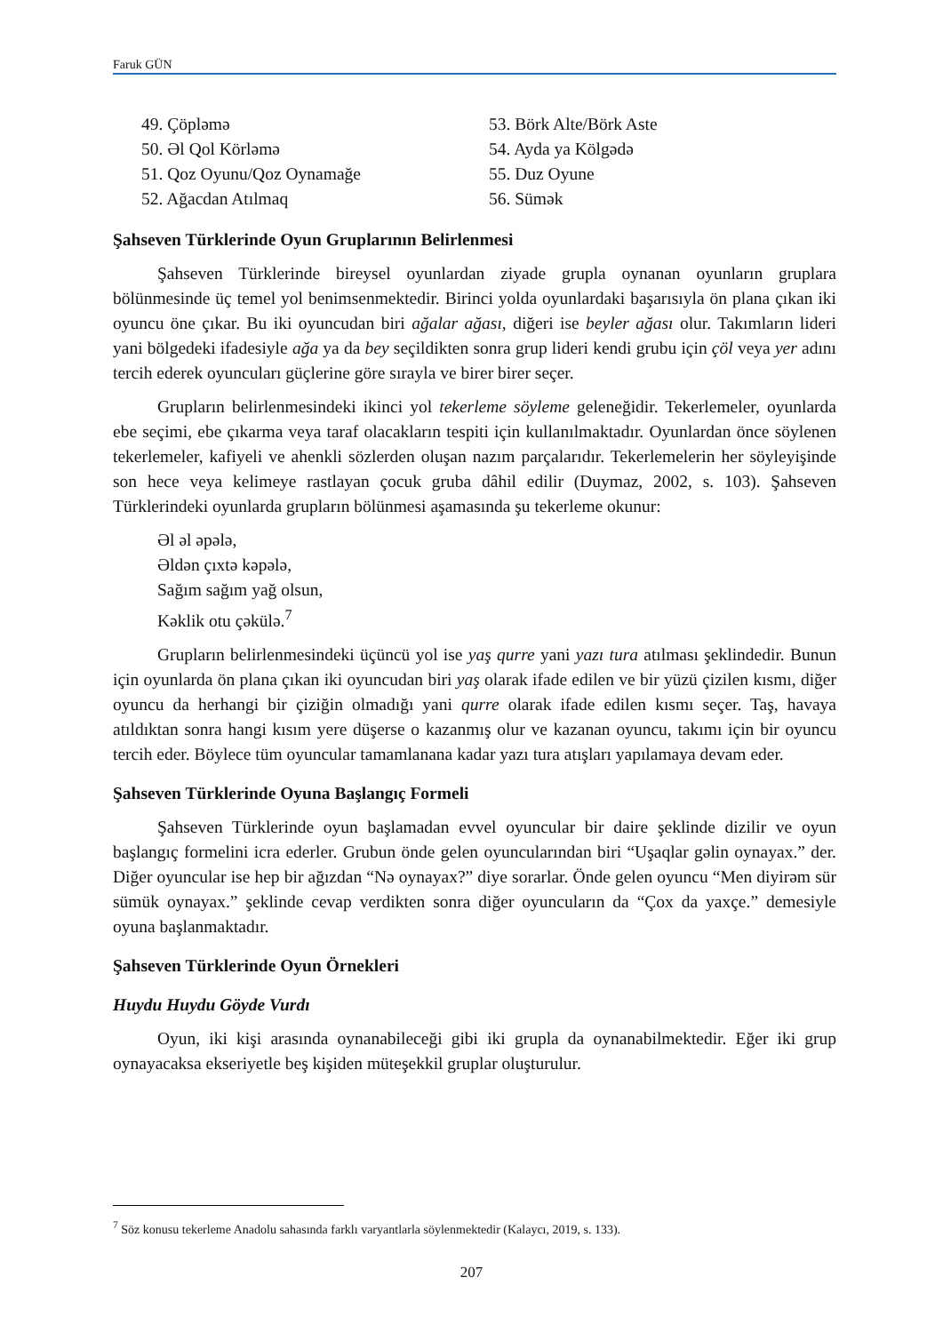Faruk GÜN
49. Çöpləmə
50. Əl Qol Körləmə
51. Qoz Oyunu/Qoz Oynamağe
52. Ağacdan Atılmaq
53. Börk Alte/Börk Aste
54. Ayda ya Kölgədə
55. Duz Oyune
56. Sümək
Şahseven Türklerinde Oyun Gruplarının Belirlenmesi
Şahseven Türklerinde bireysel oyunlardan ziyade grupla oynanan oyunların gruplara bölünmesinde üç temel yol benimsenmektedir. Birinci yolda oyunlardaki başarısıyla ön plana çıkan iki oyuncu öne çıkar. Bu iki oyuncudan biri ağalar ağası, diğeri ise beyler ağası olur. Takımların lideri yani bölgedeki ifadesiyle ağa ya da bey seçildikten sonra grup lideri kendi grubu için çöl veya yer adını tercih ederek oyuncuları güçlerine göre sırayla ve birer birer seçer.
Grupların belirlenmesindeki ikinci yol tekerleme söyleme geleneğidir. Tekerlemeler, oyunlarda ebe seçimi, ebe çıkarma veya taraf olacakların tespiti için kullanılmaktadır. Oyunlardan önce söylenen tekerlemeler, kafiyeli ve ahenkli sözlerden oluşan nazım parçalarıdır. Tekerlemelerin her söyleyişinde son hece veya kelimeye rastlayan çocuk gruba dâhil edilir (Duymaz, 2002, s. 103). Şahseven Türklerindeki oyunlarda grupların bölünmesi aşamasında şu tekerleme okunur:
Əl əl əpələ,
Əldən çıxtə kəpələ,
Sağım sağım yağ olsun,
Kəklik otu çəkülə.<sup>7</sup>
Grupların belirlenmesindeki üçüncü yol ise yaş qurre yani yazı tura atılması şeklindedir. Bunun için oyunlarda ön plana çıkan iki oyuncudan biri yaş olarak ifade edilen ve bir yüzü çizilen kısmı, diğer oyuncu da herhangi bir çiziğin olmadığı yani qurre olarak ifade edilen kısmı seçer. Taş, havaya atıldıktan sonra hangi kısım yere düşerse o kazanmış olur ve kazanan oyuncu, takımı için bir oyuncu tercih eder. Böylece tüm oyuncular tamamlanana kadar yazı tura atışları yapılamaya devam eder.
Şahseven Türklerinde Oyuna Başlangıç Formeli
Şahseven Türklerinde oyun başlamadan evvel oyuncular bir daire şeklinde dizilir ve oyun başlangıç formelini icra ederler. Grubun önde gelen oyuncularından biri “Uşaqlar gəlin oynayax.” der. Diğer oyuncular ise hep bir ağızdan “Nə oynayax?” diye sorarlar. Önde gelen oyuncu “Men diyirəm sür sümük oynayax.” şeklinde cevap verdikten sonra diğer oyuncuların da “Çox da yaxçe.” demesiyle oyuna başlanmaktadır.
Şahseven Türklerinde Oyun Örnekleri
Huydu Huydu Göyde Vurdı
Oyun, iki kişi arasında oynanabileceği gibi iki grupla da oynanabilmektedir. Eğer iki grup oynayacaksa ekseriyetle beş kişiden müteşekkil gruplar oluşturulur.
<sup>7</sup> Söz konusu tekerleme Anadolu sahasında farklı varyantlarla söylenmektedir (Kalaycı, 2019, s. 133).
207